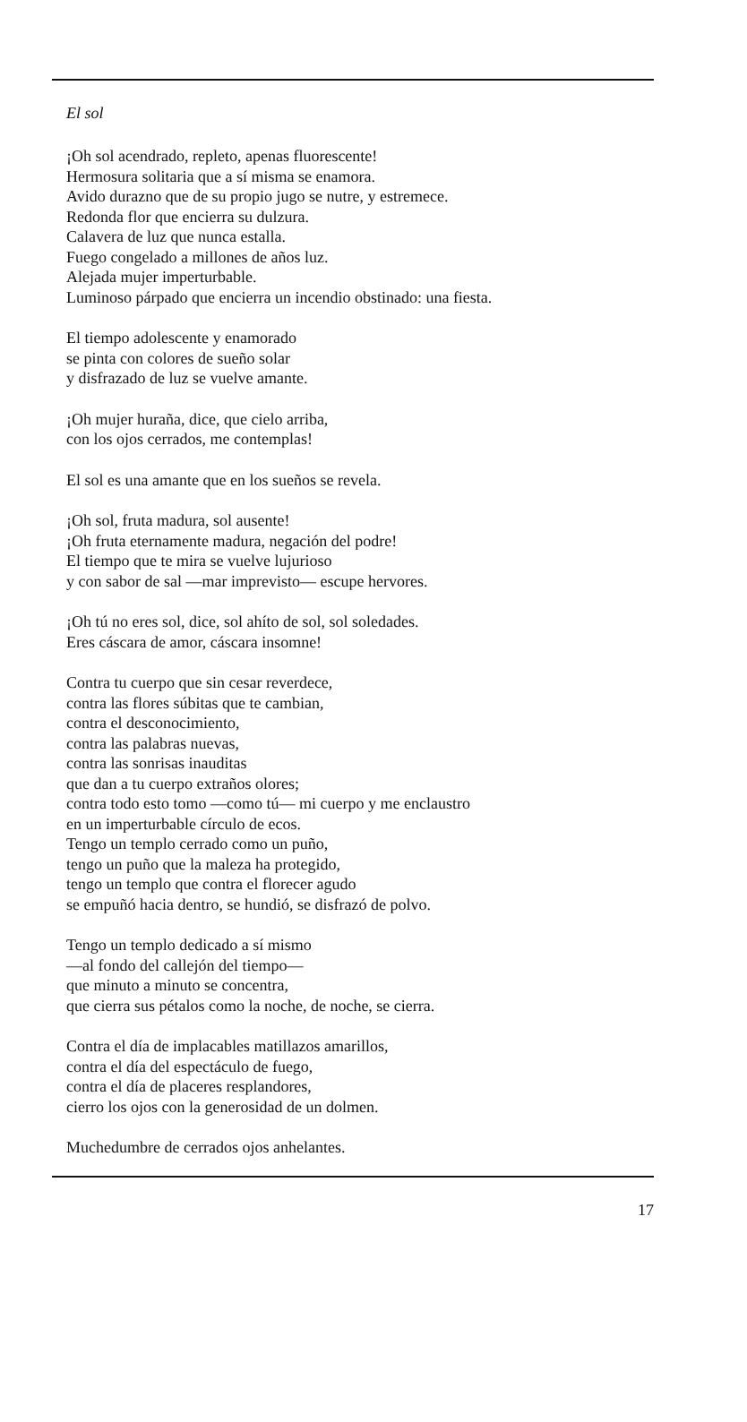El sol
¡Oh sol acendrado, repleto, apenas fluorescente!
Hermosura solitaria que a sí misma se enamora.
Avido durazno que de su propio jugo se nutre, y estremece.
Redonda flor que encierra su dulzura.
Calavera de luz que nunca estalla.
Fuego congelado a millones de años luz.
Alejada mujer imperturbable.
Luminoso párpado que encierra un incendio obstinado: una fiesta.
El tiempo adolescente y enamorado
se pinta con colores de sueño solar
y disfrazado de luz se vuelve amante.
¡Oh mujer huraña, dice, que cielo arriba,
con los ojos cerrados, me contemplas!
El sol es una amante que en los sueños se revela.
¡Oh sol, fruta madura, sol ausente!
¡Oh fruta eternamente madura, negación del podre!
El tiempo que te mira se vuelve lujurioso
y con sabor de sal —mar imprevisto— escupe hervores.
¡Oh tú no eres sol, dice, sol ahíto de sol, sol soledades.
Eres cáscara de amor, cáscara insomne!
Contra tu cuerpo que sin cesar reverdece,
contra las flores súbitas que te cambian,
contra el desconocimiento,
contra las palabras nuevas,
contra las sonrisas inauditas
que dan a tu cuerpo extraños olores;
contra todo esto tomo —como tú— mi cuerpo y me enclaustro
en un imperturbable círculo de ecos.
Tengo un templo cerrado como un puño,
tengo un puño que la maleza ha protegido,
tengo un templo que contra el florecer agudo
se empuñó hacia dentro, se hundió, se disfrazó de polvo.
Tengo un templo dedicado a sí mismo
—al fondo del callejón del tiempo—
que minuto a minuto se concentra,
que cierra sus pétalos como la noche, de noche, se cierra.
Contra el día de implacables matillazos amarillos,
contra el día del espectáculo de fuego,
contra el día de placeres resplandores,
cierro los ojos con la generosidad de un dolmen.
Muchedumbre de cerrados ojos anhelantes.
17